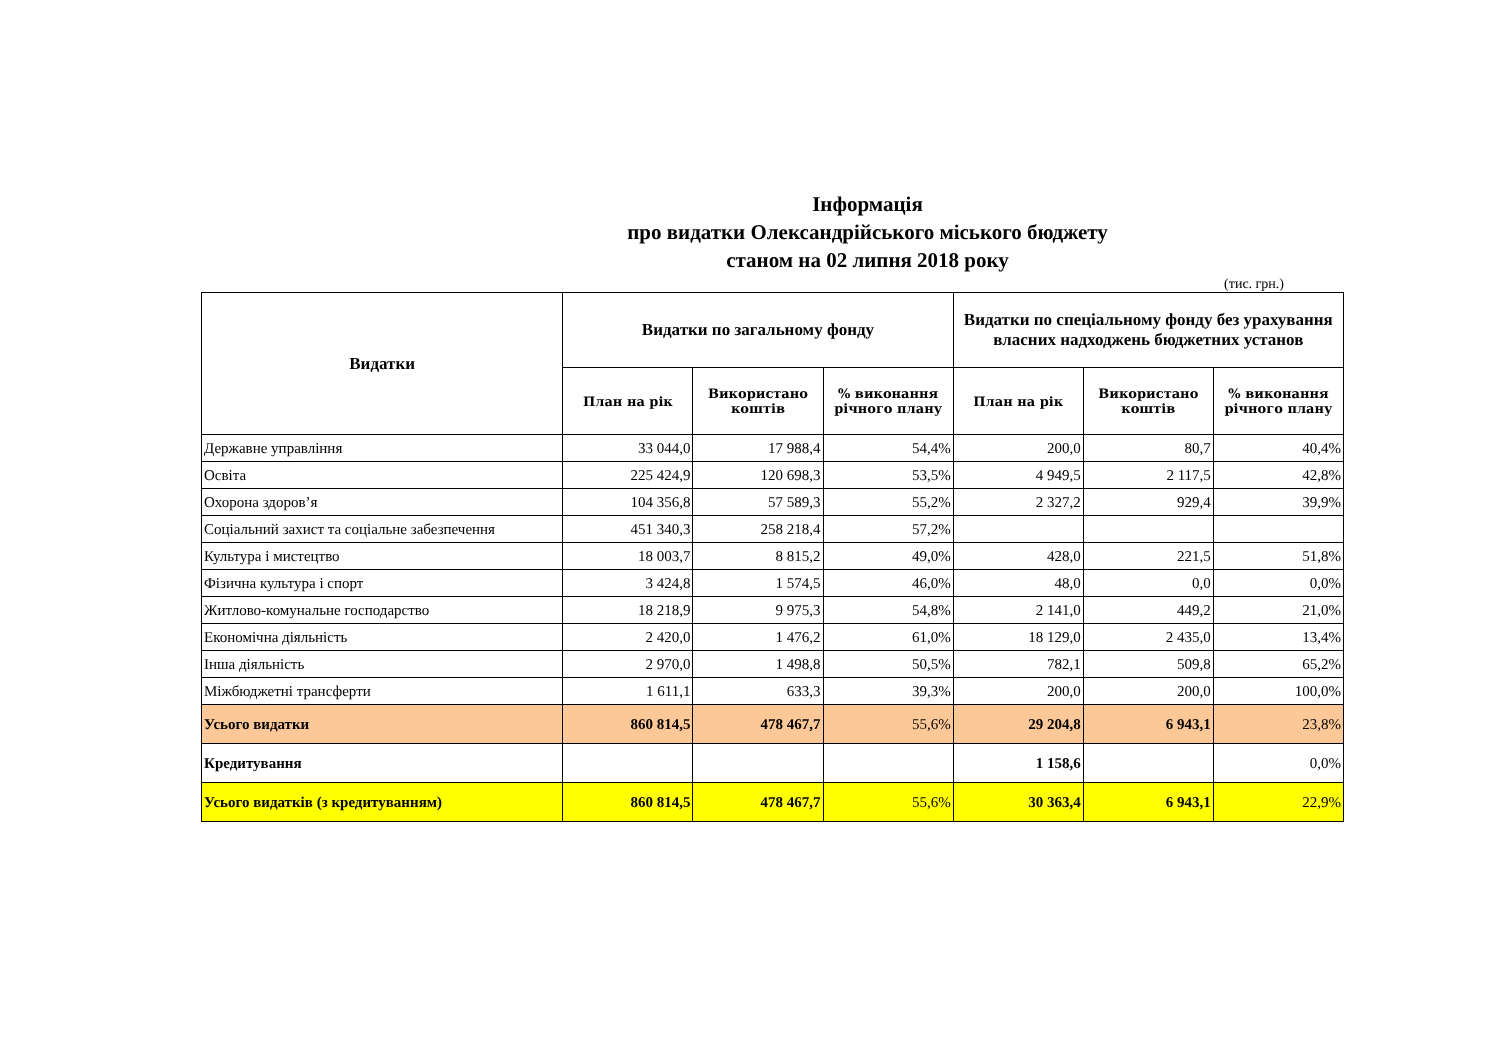Інформація
про видатки Олександрійського міського бюджету
станом на 02 липня 2018 року
(тис. грн.)
| Видатки | Видатки по загальному фонду | | | Видатки по спеціальному фонду без урахування власних надходжень бюджетних установ | | |
| --- | --- | --- | --- | --- | --- | --- |
| | План на рік | Використано коштів | % виконання річного плану | План на рік | Використано коштів | % виконання річного плану |
| Державне управління | 33 044,0 | 17 988,4 | 54,4% | 200,0 | 80,7 | 40,4% |
| Освіта | 225 424,9 | 120 698,3 | 53,5% | 4 949,5 | 2 117,5 | 42,8% |
| Охорона здоров’я | 104 356,8 | 57 589,3 | 55,2% | 2 327,2 | 929,4 | 39,9% |
| Соціальний захист та соціальне забезпечення | 451 340,3 | 258 218,4 | 57,2% | | | |
| Культура і мистецтво | 18 003,7 | 8 815,2 | 49,0% | 428,0 | 221,5 | 51,8% |
| Фізична культура і спорт | 3 424,8 | 1 574,5 | 46,0% | 48,0 | 0,0 | 0,0% |
| Житлово-комунальне господарство | 18 218,9 | 9 975,3 | 54,8% | 2 141,0 | 449,2 | 21,0% |
| Економічна діяльність | 2 420,0 | 1 476,2 | 61,0% | 18 129,0 | 2 435,0 | 13,4% |
| Інша діяльність | 2 970,0 | 1 498,8 | 50,5% | 782,1 | 509,8 | 65,2% |
| Міжбюджетні трансферти | 1 611,1 | 633,3 | 39,3% | 200,0 | 200,0 | 100,0% |
| Усього видатки | 860 814,5 | 478 467,7 | 55,6% | 29 204,8 | 6 943,1 | 23,8% |
| Кредитування | | | | 1 158,6 | | 0,0% |
| Усього видатків (з кредитуванням) | 860 814,5 | 478 467,7 | 55,6% | 30 363,4 | 6 943,1 | 22,9% |